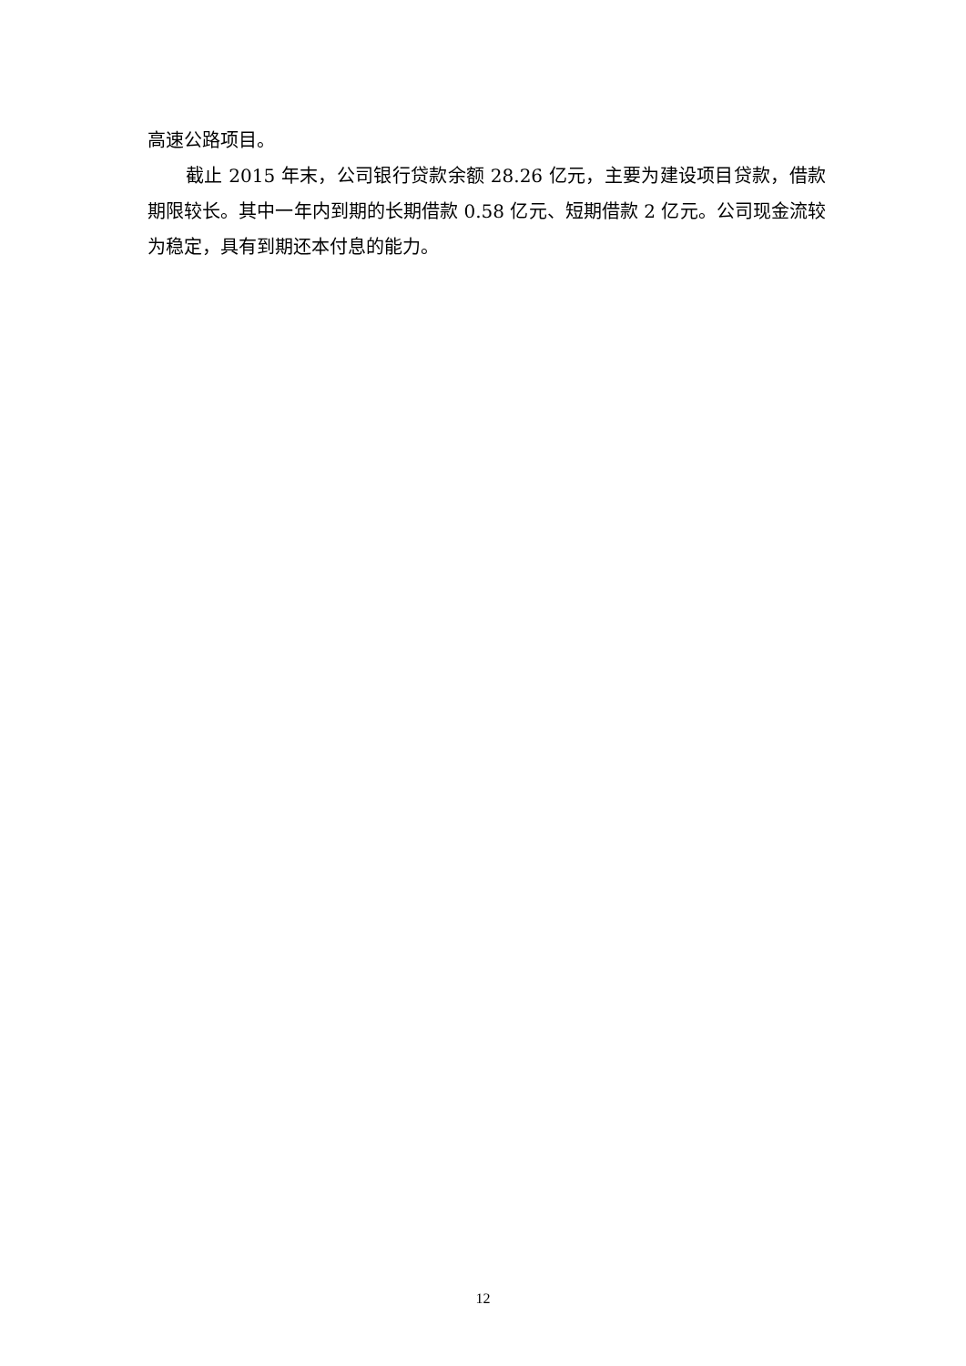高速公路项目。
截止 2015 年末，公司银行贷款余额 28.26 亿元，主要为建设项目贷款，借款期限较长。其中一年内到期的长期借款 0.58 亿元、短期借款 2 亿元。公司现金流较为稳定，具有到期还本付息的能力。
12